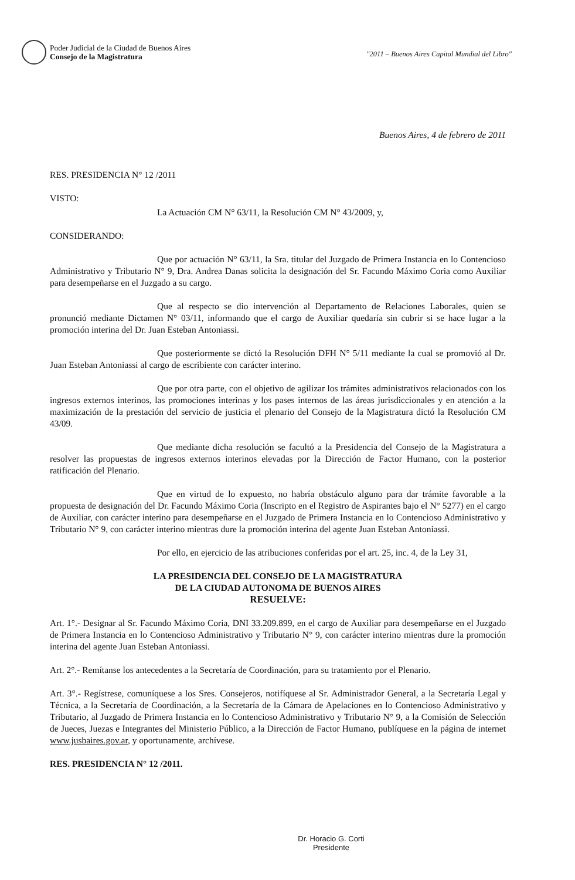Poder Judicial de la Ciudad de Buenos Aires
Consejo de la Magistratura
"2011 – Buenos Aires Capital Mundial del Libro"
Buenos Aires, 4 de febrero de 2011
RES. PRESIDENCIA N° 12 /2011
VISTO:
La Actuación CM N° 63/11, la Resolución CM N° 43/2009, y,
CONSIDERANDO:
Que por actuación N° 63/11, la Sra. titular del Juzgado de Primera Instancia en lo Contencioso Administrativo y Tributario N° 9, Dra. Andrea Danas solicita la designación del Sr. Facundo Máximo Coria como Auxiliar para desempeñarse en el Juzgado a su cargo.
Que al respecto se dio intervención al Departamento de Relaciones Laborales, quien se pronunció mediante Dictamen N° 03/11, informando que el cargo de Auxiliar quedaría sin cubrir si se hace lugar a la promoción interina del Dr. Juan Esteban Antoniassi.
Que posteriormente se dictó la Resolución DFH N° 5/11 mediante la cual se promovió al Dr. Juan Esteban Antoniassi al cargo de escribiente con carácter interino.
Que por otra parte, con el objetivo de agilizar los trámites administrativos relacionados con los ingresos externos interinos, las promociones interinas y los pases internos de las áreas jurisdiccionales y en atención a la maximización de la prestación del servicio de justicia el plenario del Consejo de la Magistratura dictó la Resolución CM 43/09.
Que mediante dicha resolución se facultó a la Presidencia del Consejo de la Magistratura a resolver las propuestas de ingresos externos interinos elevadas por la Dirección de Factor Humano, con la posterior ratificación del Plenario.
Que en virtud de lo expuesto, no habría obstáculo alguno para dar trámite favorable a la propuesta de designación del Dr. Facundo Máximo Coria (Inscripto en el Registro de Aspirantes bajo el N° 5277) en el cargo de Auxiliar, con carácter interino para desempeñarse en el Juzgado de Primera Instancia en lo Contencioso Administrativo y Tributario N° 9, con carácter interino mientras dure la promoción interina del agente Juan Esteban Antoniassi.
Por ello, en ejercicio de las atribuciones conferidas por el art. 25, inc. 4, de la Ley 31,
LA PRESIDENCIA DEL CONSEJO DE LA MAGISTRATURA
DE LA CIUDAD AUTONOMA DE BUENOS AIRES
RESUELVE:
Art. 1°.- Designar al Sr. Facundo Máximo Coria, DNI 33.209.899, en el cargo de Auxiliar para desempeñarse en el Juzgado de Primera Instancia en lo Contencioso Administrativo y Tributario N° 9, con carácter interino mientras dure la promoción interina del agente Juan Esteban Antoniassi.
Art. 2°.- Remítanse los antecedentes a la Secretaría de Coordinación, para su tratamiento por el Plenario.
Art. 3°.- Regístrese, comuníquese a los Sres. Consejeros, notifíquese al Sr. Administrador General, a la Secretaría Legal y Técnica, a la Secretaría de Coordinación, a la Secretaría de la Cámara de Apelaciones en lo Contencioso Administrativo y Tributario, al Juzgado de Primera Instancia en lo Contencioso Administrativo y Tributario N° 9, a la Comisión de Selección de Jueces, Juezas e Integrantes del Ministerio Público, a la Dirección de Factor Humano, publíquese en la página de internet www.jusbaires.gov.ar, y oportunamente, archívese.
RES. PRESIDENCIA N° 12 /2011.
Dr. Horacio G. Corti
Presidente